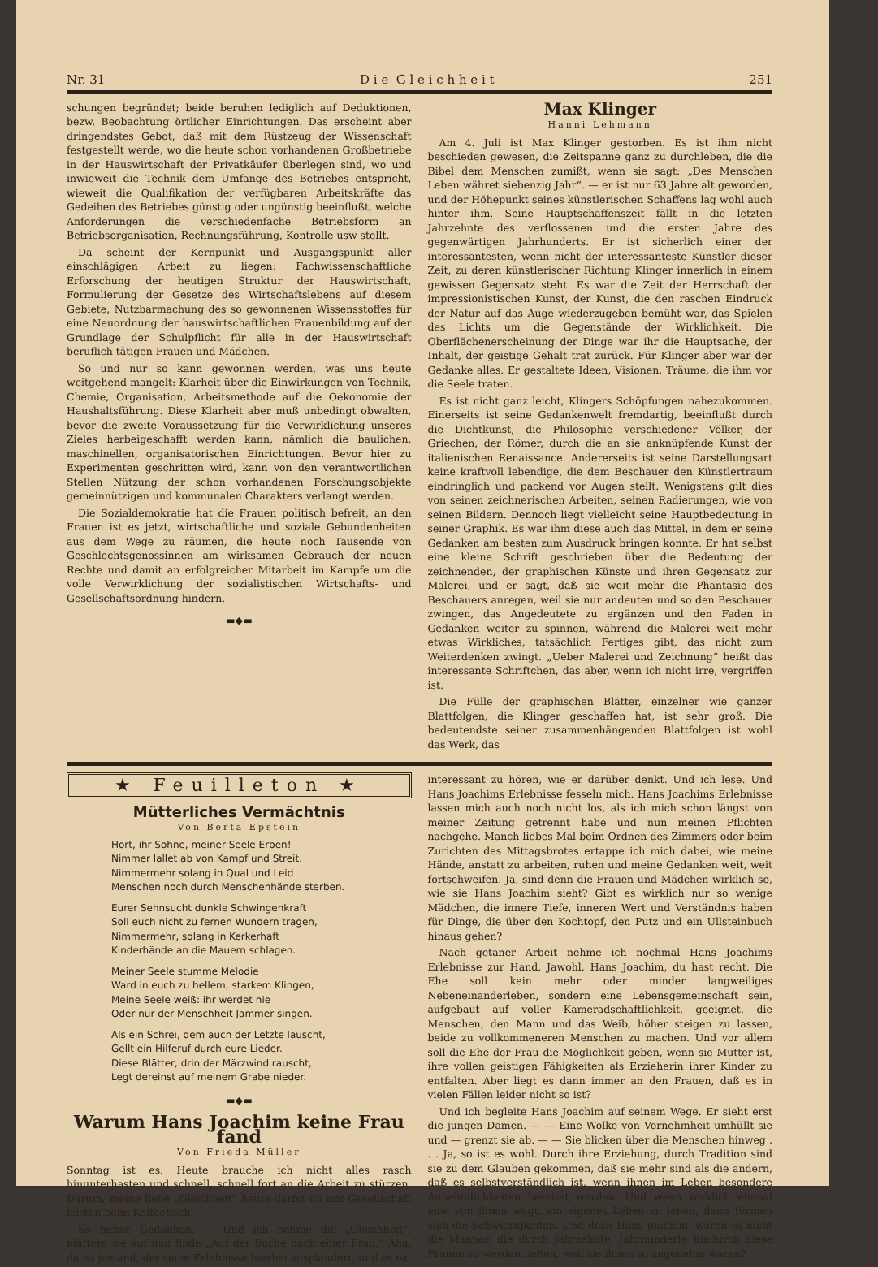Nr. 31 D i e G l e i c h h e i t 251
schungen begründet; beide beruhen lediglich auf Deduktionen, bezw. Beobachtung örtlicher Einrichtungen. Das erscheint aber dringendstes Gebot, daß mit dem Rüstzeug der Wissenschaft festgestellt werde, wo die heute schon vorhandenen Großbetriebe in der Hauswirtschaft der Privatkäufer überlegen sind, wo und inwieweit die Technik dem Umfange des Betriebes entspricht, wieweit die Qualifikation der verfügbaren Arbeitskräfte das Gedeihen des Betriebes günstig oder ungünstig beeinflußt, welche Anforderungen die verschiedenfache Betriebsform an Betriebsorganisation, Rechnungsführung, Kontrolle usw stellt.
Da scheint der Kernpunkt und Ausgangspunkt aller einschlägigen Arbeit zu liegen: Fachwissenschaftliche Erforschung der heutigen Struktur der Hauswirtschaft, Formulierung der Gesetze des Wirtschaftslebens auf diesem Gebiete, Nutzbarmachung des so gewonnenen Wissensstoffes für eine Neuordnung der hauswirtschaftlichen Frauenbildung auf der Grundlage der Schulpflicht für alle in der Hauswirtschaft beruflich tätigen Frauen und Mädchen.
So und nur so kann gewonnen werden, was uns heute weitgehend mangelt: Klarheit über die Einwirkungen von Technik, Chemie, Organisation, Arbeitsmethode auf die Oekonomie der Haushaltsführung. Diese Klarheit aber muß unbedingt obwalten, bevor die zweite Voraussetzung für die Verwirklichung unseres Zieles herbeigeschafft werden kann, nämlich die baulichen, maschinellen, organisatorischen Einrichtungen. Bevor hier zu Experimenten geschritten wird, kann von den verantwortlichen Stellen Nützung der schon vorhandenen Forschungsobjekte gemeinnützigen und kommunalen Charakters verlangt werden.
Die Sozialdemokratie hat die Frauen politisch befreit, an den Frauen ist es jetzt, wirtschaftliche und soziale Gebundenheiten aus dem Wege zu räumen, die heute noch Tausende von Geschlechtsgenossinnen am wirksamen Gebrauch der neuen Rechte und damit an erfolgreicher Mitarbeit im Kampfe um die volle Verwirklichung der sozialistischen Wirtschafts- und Gesellschaftsordnung hindern.
▬◆▬
Max Klinger
Hanni Lehmann
Am 4. Juli ist Max Klinger gestorben. Es ist ihm nicht beschieden gewesen, die Zeitspanne ganz zu durchleben, die die Bibel dem Menschen zumißt, wenn sie sagt: „Des Menschen Leben währet siebenzig Jahr“. — er ist nur 63 Jahre alt geworden, und der Höhepunkt seines künstlerischen Schaffens lag wohl auch hinter ihm. Seine Hauptschaffenszeit fällt in die letzten Jahrzehnte des verflossenen und die ersten Jahre des gegenwärtigen Jahrhunderts. Er ist sicherlich einer der interessantesten, wenn nicht der interessanteste Künstler dieser Zeit, zu deren künstlerischer Richtung Klinger innerlich in einem gewissen Gegensatz steht. Es war die Zeit der Herrschaft der impressionistischen Kunst, der Kunst, die den raschen Eindruck der Natur auf das Auge wiederzugeben bemüht war, das Spielen des Lichts um die Gegenstände der Wirklichkeit. Die Oberflächenerscheinung der Dinge war ihr die Hauptsache, der Inhalt, der geistige Gehalt trat zurück. Für Klinger aber war der Gedanke alles. Er gestaltete Ideen, Visionen, Träume, die ihm vor die Seele traten.
Es ist nicht ganz leicht, Klingers Schöpfungen nahezukommen. Einerseits ist seine Gedankenwelt fremdartig, beeinflußt durch die Dichtkunst, die Philosophie verschiedener Völker, der Griechen, der Römer, durch die an sie anknüpfende Kunst der italienischen Renaissance. Andererseits ist seine Darstellungsart keine kraftvoll lebendige, die dem Beschauer den Künstlertraum eindringlich und packend vor Augen stellt. Wenigstens gilt dies von seinen zeichnerischen Arbeiten, seinen Radierungen, wie von seinen Bildern. Dennoch liegt vielleicht seine Hauptbedeutung in seiner Graphik. Es war ihm diese auch das Mittel, in dem er seine Gedanken am besten zum Ausdruck bringen konnte. Er hat selbst eine kleine Schrift geschrieben über die Bedeutung der zeichnenden, der graphischen Künste und ihren Gegensatz zur Malerei, und er sagt, daß sie weit mehr die Phantasie des Beschauers anregen, weil sie nur andeuten und so den Beschauer zwingen, das Angedeutete zu ergänzen und den Faden in Gedanken weiter zu spinnen, während die Malerei weit mehr etwas Wirkliches, tatsächlich Fertiges gibt, das nicht zum Weiterdenken zwingt. „Ueber Malerei und Zeichnung“ heißt das interessante Schriftchen, das aber, wenn ich nicht irre, vergriffen ist.
Die Fülle der graphischen Blätter, einzelner wie ganzer Blattfolgen, die Klinger geschaffen hat, ist sehr groß. Die bedeutendste seiner zusammenhängenden Blattfolgen ist wohl das Werk, das
★ Feuilleton ★
Mütterliches Vermächtnis
Von Berta Epstein
Hört, ihr Söhne, meiner Seele Erben!
Nimmer lallet ab von Kampf und Streit.
Nimmermehr solang in Qual und Leid
Menschen noch durch Menschenhände sterben.
Eurer Sehnsucht dunkle Schwingenkraft
Soll euch nicht zu fernen Wundern tragen,
Nimmermehr, solang in Kerkerhaft
Kinderhände an die Mauern schlagen.
Meiner Seele stumme Melodie
Ward in euch zu hellem, starkem Klingen,
Meine Seele weiß: ihr werdet nie
Oder nur der Menschheit Jammer singen.
Als ein Schrei, dem auch der Letzte lauscht,
Gellt ein Hilferuf durch eure Lieder.
Diese Blätter, drin der Märzwind rauscht,
Legt dereinst auf meinem Grabe nieder.
▬◆▬
Warum Hans Joachim keine Frau fand
Von Frieda Müller
Sonntag ist es. Heute brauche ich nicht alles rasch hinunterhasten und schnell, schnell fort an die Arbeit zu stürzen. Darum, meine liebe „Gleichheit“ heute darfst du mir Gesellschaft leisten beim Kaffeetisch.
So meine Gedanken. — Und ich nehme die „Gleichheit“, blättere sie auf und finde „Auf der Suche nach einer Frau.“ Aha, da ist jemand, der seine Erlebnisse hierbei ausplaudert, und es ist
interessant zu hören, wie er darüber denkt. Und ich lese. Und Hans Joachims Erlebnisse fesseln mich. Hans Joachims Erlebnisse lassen mich auch noch nicht los, als ich mich schon längst von meiner Zeitung getrennt habe und nun meinen Pflichten nachgehe. Manch liebes Mal beim Ordnen des Zimmers oder beim Zurichten des Mittagsbrotes ertappe ich mich dabei, wie meine Hände, anstatt zu arbeiten, ruhen und meine Gedanken weit, weit fortschweifen. Ja, sind denn die Frauen und Mädchen wirklich so, wie sie Hans Joachim sieht? Gibt es wirklich nur so wenige Mädchen, die innere Tiefe, inneren Wert und Verständnis haben für Dinge, die über den Kochtopf, den Putz und ein Ullsteinbuch hinaus gehen?
Nach getaner Arbeit nehme ich nochmal Hans Joachims Erlebnisse zur Hand. Jawohl, Hans Joachim, du hast recht. Die Ehe soll kein mehr oder minder langweiliges Nebeneinanderleben, sondern eine Lebensgemeinschaft sein, aufgebaut auf voller Kameradschaftlichkeit, geeignet, die Menschen, den Mann und das Weib, höher steigen zu lassen, beide zu vollkommeneren Menschen zu machen. Und vor allem soll die Ehe der Frau die Möglichkeit geben, wenn sie Mutter ist, ihre vollen geistigen Fähigkeiten als Erzieherin ihrer Kinder zu entfalten. Aber liegt es dann immer an den Frauen, daß es in vielen Fällen leider nicht so ist?
Und ich begleite Hans Joachim auf seinem Wege. Er sieht erst die jungen Damen. — — Eine Wolke von Vornehmheit umhüllt sie und — grenzt sie ab. — — Sie blicken über die Menschen hinweg . . . Ja, so ist es wohl. Durch ihre Erziehung, durch Tradition sind sie zu dem Glauben gekommen, daß sie mehr sind als die andern, daß es selbstverständlich ist, wenn ihnen im Leben besondere Annehmlichkeiten bereitet werden. Und wenn wirklich einmal eine von ihnen wagt, ein eigenes Leben zu leben, dann türmen sich die Schwierigkeiten. Und doch Hans Joachim, waren es nicht die Männer, die durch Jahrzehnte, Jahrhunderte hindurch diese Frauen so werden ließen, weil sie ihnen so angenehm waren?